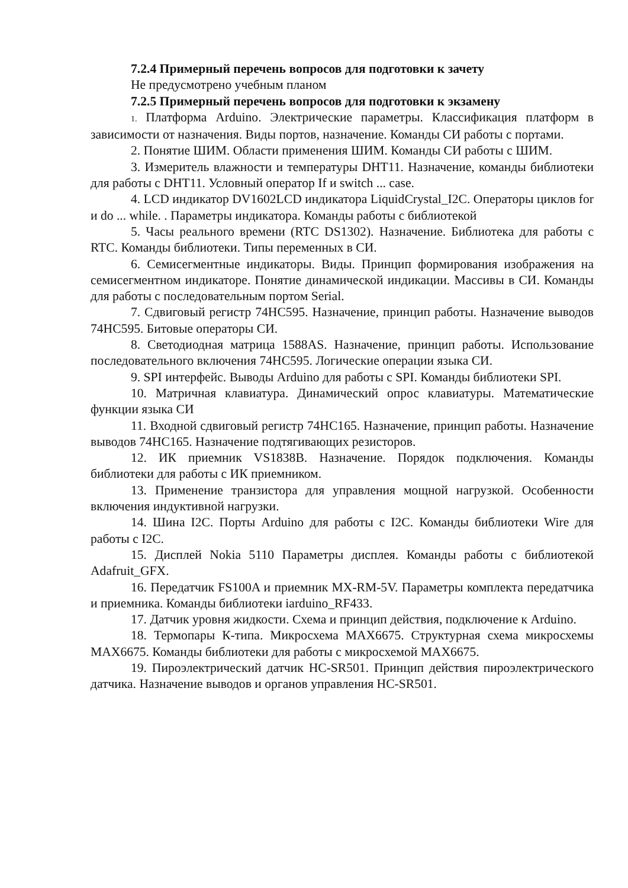7.2.4 Примерный перечень вопросов для подготовки к зачету
Не предусмотрено учебным планом
7.2.5 Примерный перечень вопросов для подготовки к экзамену
1. Платформа Arduino. Электрические параметры. Классификация платформ в зависимости от назначения. Виды портов, назначение. Команды СИ работы с портами.
2. Понятие ШИМ. Области применения ШИМ. Команды СИ работы с ШИМ.
3. Измеритель влажности и температуры DHT11. Назначение, команды библиотеки для работы с DHT11. Условный оператор If и switch ... case.
4. LCD индикатор DV1602LCD индикатора LiquidCrystal_I2C. Операторы циклов for и do ... while. . Параметры индикатора. Команды работы с библиотекой
5. Часы реального времени (RTC DS1302). Назначение. Библиотека для работы с RTC. Команды библиотеки. Типы переменных в СИ.
6. Семисегментные индикаторы. Виды. Принцип формирования изображения на семисегментном индикаторе. Понятие динамической индикации. Массивы в СИ. Команды для работы с последовательным портом Serial.
7. Сдвиговый регистр 74HC595. Назначение, принцип работы. Назначение выводов 74HC595. Битовые операторы СИ.
8. Светодиодная матрица 1588AS. Назначение, принцип работы. Использование последовательного включения 74HC595. Логические операции языка СИ.
9. SPI интерфейс. Выводы Arduino для работы с SPI. Команды библиотеки SPI.
10. Матричная клавиатура. Динамический опрос клавиатуры. Математические функции языка СИ
11. Входной сдвиговый регистр 74HC165. Назначение, принцип работы. Назначение выводов 74HC165. Назначение подтягивающих резисторов.
12. ИК приемник VS1838B. Назначение. Порядок подключения. Команды библиотеки для работы с ИК приемником.
13. Применение транзистора для управления мощной нагрузкой. Особенности включения индуктивной нагрузки.
14. Шина I2C. Порты Arduino для работы с I2C. Команды библиотеки Wire для работы с I2C.
15. Дисплей Nokia 5110 Параметры дисплея. Команды работы с библиотекой Adafruit_GFX.
16. Передатчик FS100A и приемник MX-RM-5V. Параметры комплекта передатчика и приемника. Команды библиотеки iarduino_RF433.
17. Датчик уровня жидкости. Схема и принцип действия, подключение к Arduino.
18. Термопары К-типа. Микросхема MAX6675. Структурная схема микросхемы MAX6675. Команды библиотеки для работы с микросхемой MAX6675.
19. Пироэлектрический датчик HC-SR501. Принцип действия пироэлектрического датчика. Назначение выводов и органов управления HC-SR501.